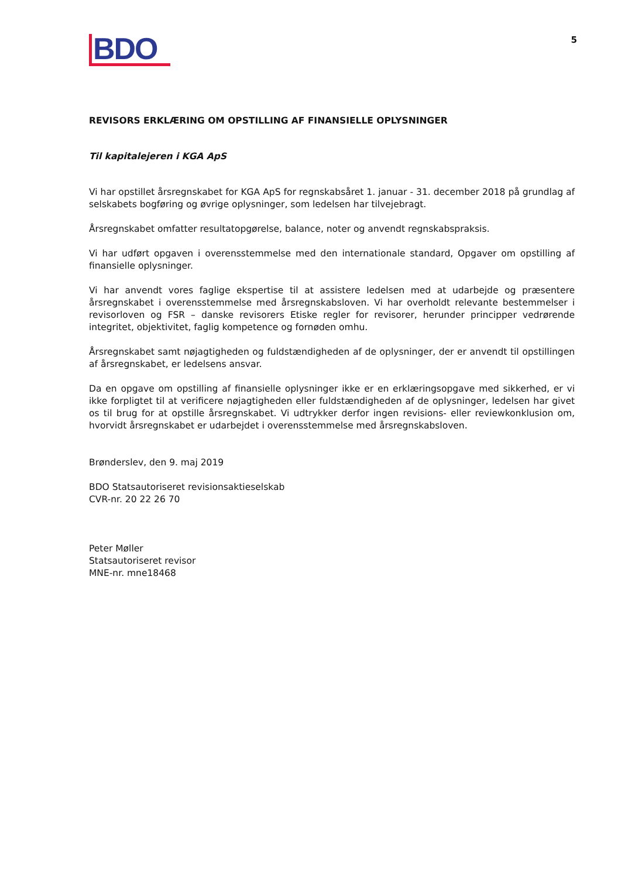BDO
5
REVISORS ERKLÆRING OM OPSTILLING AF FINANSIELLE OPLYSNINGER
Til kapitalejeren i KGA ApS
Vi har opstillet årsregnskabet for KGA ApS for regnskabsåret 1. januar - 31. december 2018 på grundlag af selskabets bogføring og øvrige oplysninger, som ledelsen har tilvejebragt.
Årsregnskabet omfatter resultatopgørelse, balance, noter og anvendt regnskabspraksis.
Vi har udført opgaven i overensstemmelse med den internationale standard, Opgaver om opstilling af finansielle oplysninger.
Vi har anvendt vores faglige ekspertise til at assistere ledelsen med at udarbejde og præsentere årsregnskabet i overensstemmelse med årsregnskabsloven. Vi har overholdt relevante bestemmelser i revisorloven og FSR – danske revisorers Etiske regler for revisorer, herunder principper vedrørende integritet, objektivitet, faglig kompetence og fornøden omhu.
Årsregnskabet samt nøjagtigheden og fuldstændigheden af de oplysninger, der er anvendt til opstillingen af årsregnskabet, er ledelsens ansvar.
Da en opgave om opstilling af finansielle oplysninger ikke er en erklæringsopgave med sikkerhed, er vi ikke forpligtet til at verificere nøjagtigheden eller fuldstændigheden af de oplysninger, ledelsen har givet os til brug for at opstille årsregnskabet. Vi udtrykker derfor ingen revisions- eller reviewkonklusion om, hvorvidt årsregnskabet er udarbejdet i overensstemmelse med årsregnskabsloven.
Brønderslev, den 9. maj 2019
BDO Statsautoriseret revisionsaktieselskab
CVR-nr. 20 22 26 70
Peter Møller
Statsautoriseret revisor
MNE-nr. mne18468